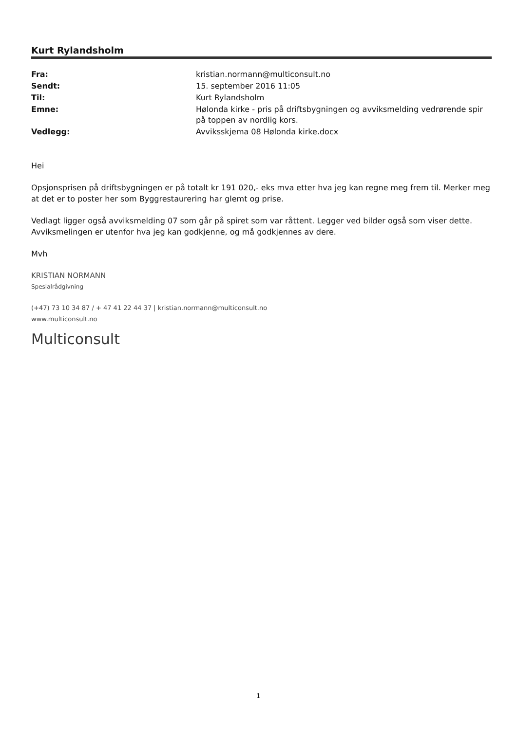Kurt Rylandsholm
| Fra: | kristian.normann@multiconsult.no |
| Sendt: | 15. september 2016 11:05 |
| Til: | Kurt Rylandsholm |
| Emne: | Hølonda kirke - pris på driftsbygningen og avviksmelding vedrørende spir på toppen av nordlig kors. |
| Vedlegg: | Avviksskjema 08 Hølonda kirke.docx |
Hei
Opsjonsprisen på driftsbygningen er på totalt kr 191 020,- eks mva etter hva jeg kan regne meg frem til. Merker meg at det er to poster her som Byggrestaurering har glemt og prise.
Vedlagt ligger også avviksmelding 07 som går på spiret som var råttent. Legger ved bilder også som viser dette. Avviksmelingen er utenfor hva jeg kan godkjenne, og må godkjennes av dere.
Mvh
KRISTIAN NORMANN
Spesialrådgivning
(+47) 73 10 34 87 / + 47 41 22 44 37 | kristian.normann@multiconsult.no
www.multiconsult.no
Multiconsult
1